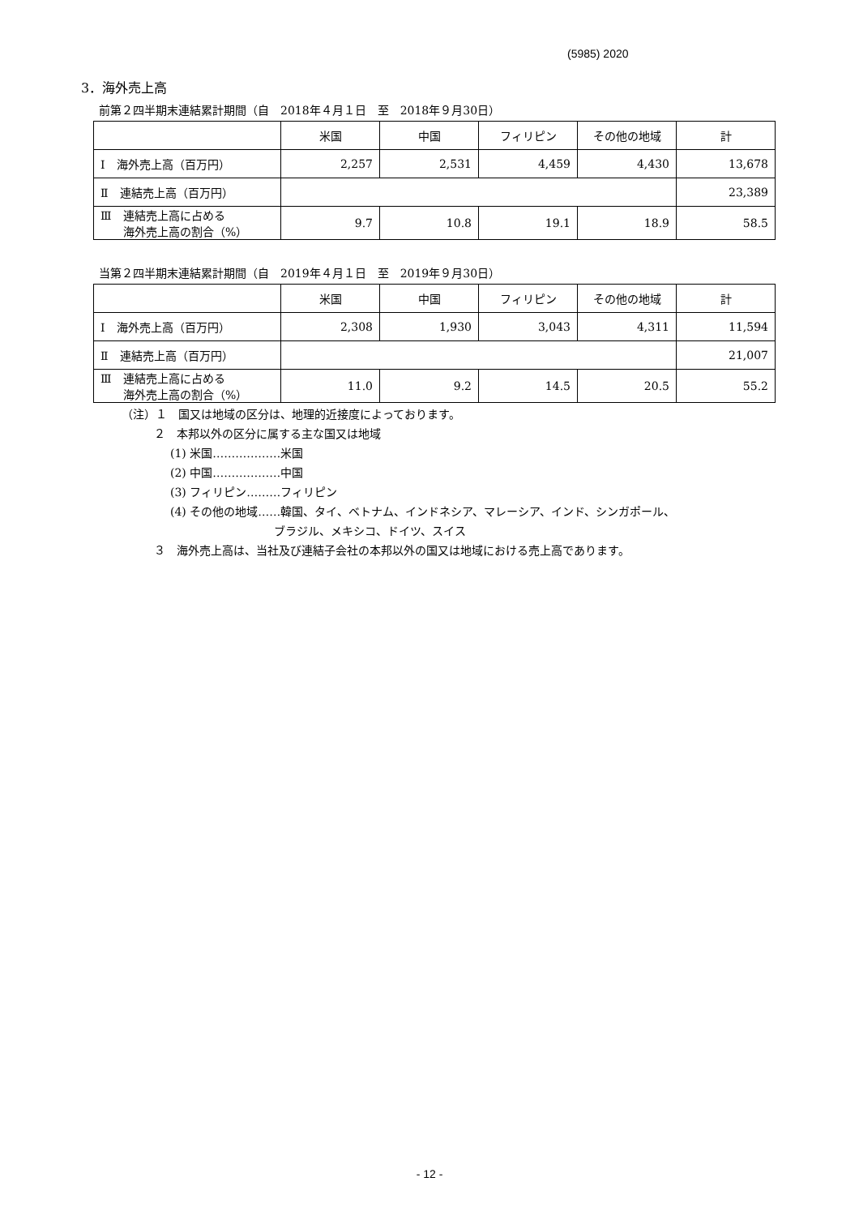(5985) 2020
3．海外売上高
前第２四半期末連結累計期間（自　2018年４月１日　至　2018年９月30日）
| | 米国 | 中国 | フィリピン | その他の地域 | 計 |
| --- | --- | --- | --- | --- | --- |
| Ⅰ 海外売上高（百万円） | 2,257 | 2,531 | 4,459 | 4,430 | 13,678 |
| Ⅱ 連結売上高（百万円） | | | | | 23,389 |
| Ⅲ 連結売上高に占める 海外売上高の割合（%） | 9.7 | 10.8 | 19.1 | 18.9 | 58.5 |
当第２四半期末連結累計期間（自　2019年４月１日　至　2019年９月30日）
| | 米国 | 中国 | フィリピン | その他の地域 | 計 |
| --- | --- | --- | --- | --- | --- |
| Ⅰ 海外売上高（百万円） | 2,308 | 1,930 | 3,043 | 4,311 | 11,594 |
| Ⅱ 連結売上高（百万円） | | | | | 21,007 |
| Ⅲ 連結売上高に占める 海外売上高の割合（%） | 11.0 | 9.2 | 14.5 | 20.5 | 55.2 |
（注）１　国又は地域の区分は、地理的近接度によっております。
２　本邦以外の区分に属する主な国又は地域
(1) 米国………………米国
(2) 中国………………中国
(3) フィリピン………フィリピン
(4) その他の地域……韓国、タイ、ベトナム、インドネシア、マレーシア、インド、シンガポール、
ブラジル、メキシコ、ドイツ、スイス
３　海外売上高は、当社及び連結子会社の本邦以外の国又は地域における売上高であります。
- 12 -